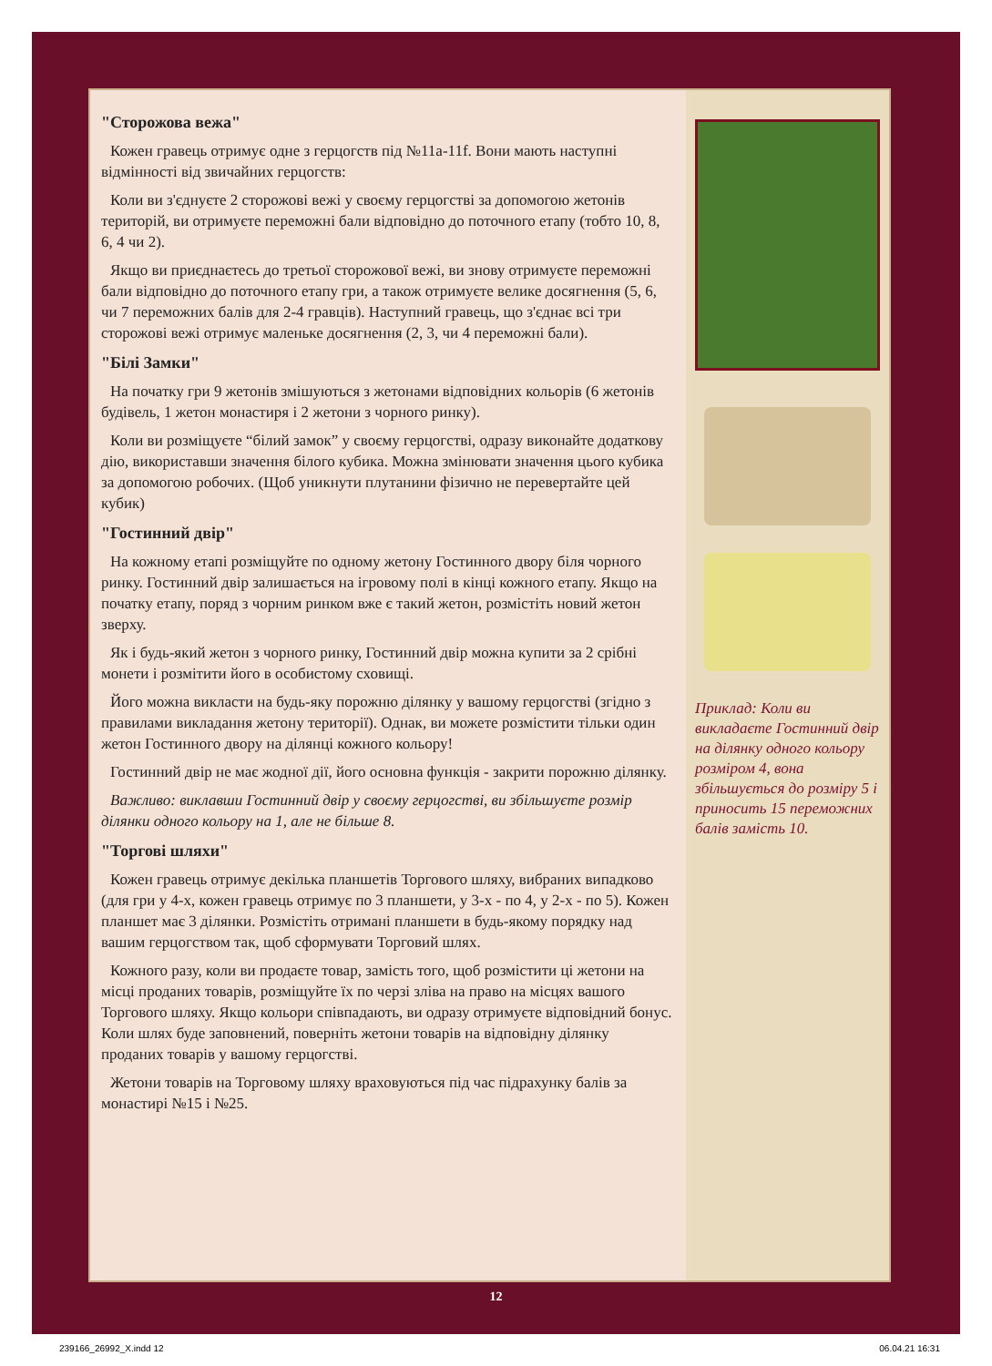"Сторожова вежа"
Кожен гравець отримує одне з герцогств під №11a-11f. Вони мають наступні відмінності від звичайних герцогств:
Коли ви з'єднуєте 2 сторожові вежі у своєму герцогстві за допомогою жетонів територій, ви отримуєте переможні бали відповідно до поточного етапу (тобто 10, 8, 6, 4 чи 2).
Якщо ви приєднаєтесь до третьої сторожової вежі, ви знову отримуєте переможні бали відповідно до поточного етапу гри, а також отримуєте велике досягнення (5, 6, чи 7 переможних балів для 2-4 гравців). Наступний гравець, що з'єднає всі три сторожові вежі отримує маленьке досягнення (2, 3, чи 4 переможні бали).
"Білі Замки"
На початку гри 9 жетонів змішуються з жетонами відповідних кольорів (6 жетонів будівель, 1 жетон монастиря і 2 жетони з чорного ринку).
Коли ви розміщуєте “білий замок” у своєму герцогстві, одразу виконайте додаткову дію, використавши значення білого кубика. Можна змінювати значення цього кубика за допомогою робочих. (Щоб уникнути плутанини фізично не перевертайте цей кубик)
"Гостинний двір"
На кожному етапі розміщуйте по одному жетону Гостинного двору біля чорного ринку. Гостинний двір залишається на ігровому полі в кінці кожного етапу. Якщо на початку етапу, поряд з чорним ринком вже є такий жетон, розмістіть новий жетон зверху.
Як і будь-який жетон з чорного ринку, Гостинний двір можна купити за 2 срібні монети і розмітити його в особистому сховищі.
Його можна викласти на будь-яку порожню ділянку у вашому герцогстві (згідно з правилами викладання жетону території). Однак, ви можете розмістити тільки один жетон Гостинного двору на ділянці кожного кольору!
Гостинний двір не має жодної дії, його основна функція - закрити порожню ділянку.
Важливо: виклавши Гостинний двір у своєму герцогстві, ви збільшуєте розмір ділянки одного кольору на 1, але не більше 8.
"Торгові шляхи"
Кожен гравець отримує декілька планшетів Торгового шляху, вибраних випадково (для гри у 4-х, кожен гравець отримує по 3 планшети, у 3-х - по 4, у 2-х - по 5). Кожен планшет має 3 ділянки. Розмістіть отримані планшети в будь-якому порядку над вашим герцогством так, щоб сформувати Торговий шлях.
Кожного разу, коли ви продаєте товар, замість того, щоб розмістити ці жетони на місці проданих товарів, розміщуйте їх по черзі зліва на право на місцях вашого Торгового шляху. Якщо кольори співпадають, ви одразу отримуєте відповідний бонус. Коли шлях буде заповнений, поверніть жетони товарів на відповідну ділянку проданих товарів у вашому герцогстві.
Жетони товарів на Торговому шляху враховуються під час підрахунку балів за монастирі №15 і №25.
Приклад: Коли ви викладаєте Гостинний двір на ділянку одного кольору розміром 4, вона збільшується до розміру 5 і приносить 15 переможних балів замість 10.
12
239166_26992_X.indd 12 06.04.21 16:31